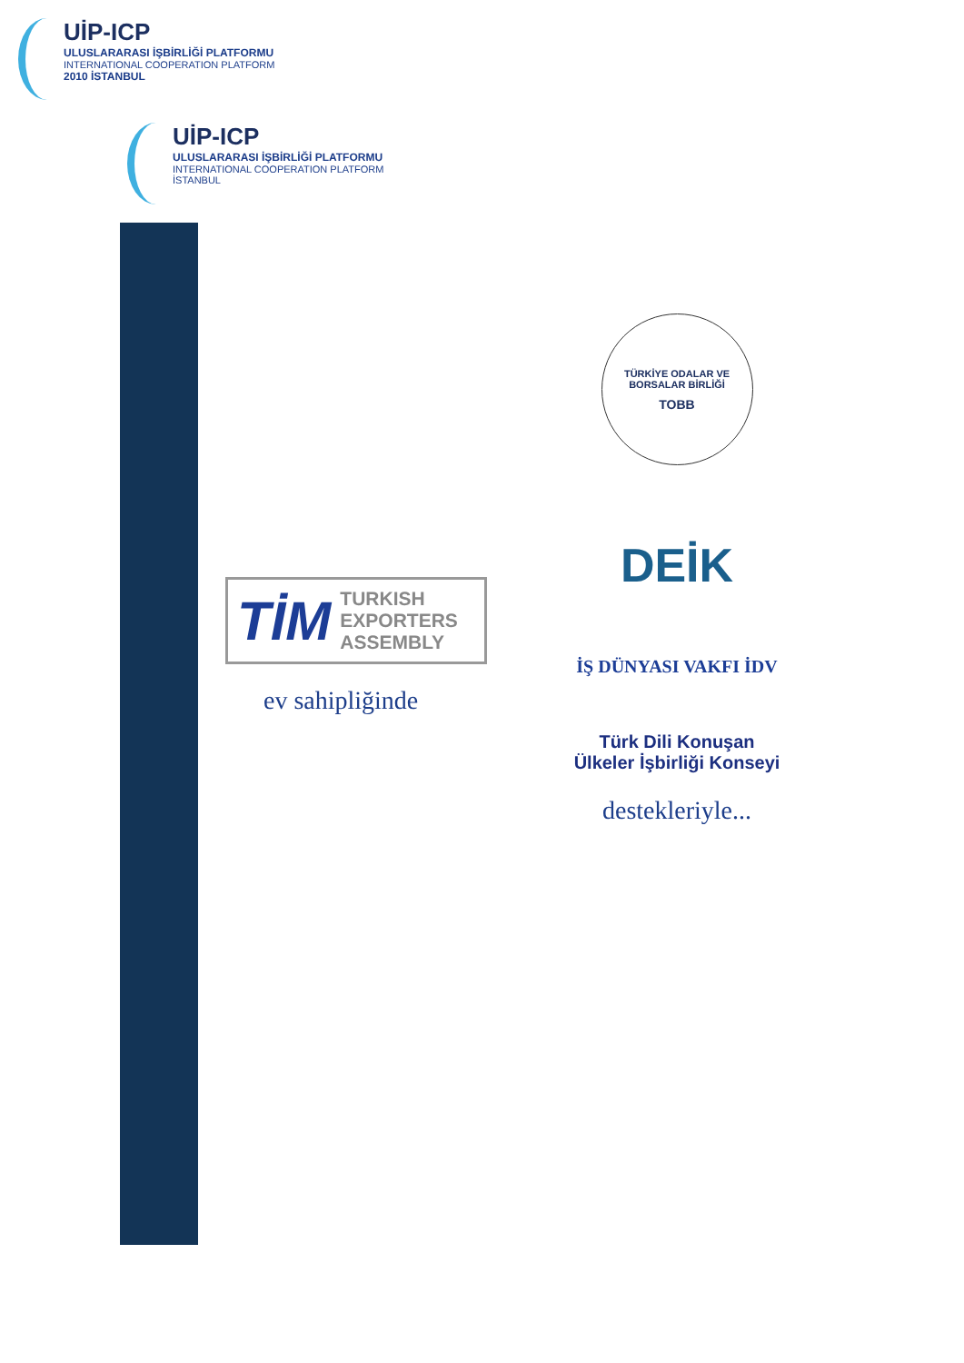UİP-ICP
ULUSLARARASI İŞBİRLİĞİ PLATFORMU
INTERNATIONAL COOPERATION PLATFORM
2010 İSTANBUL
UİP-ICP
ULUSLARARASI İŞBİRLİĞİ PLATFORMU
INTERNATIONAL COOPERATION PLATFORM
İSTANBUL
TİM TURKISH
EXPORTERS
ASSEMBLY
ev sahipliğinde
TÜRKİYE ODALAR VE BORSALAR BİRLİĞİ
TOBB
DEİK
İŞ DÜNYASI VAKFI İDV
Türk Dili Konuşan
Ülkeler İşbirliği Konseyi
destekleriyle...